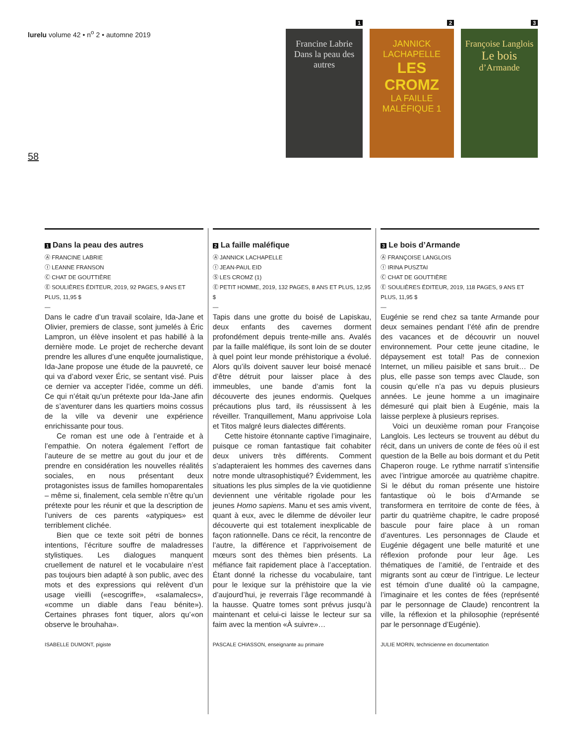lurelu volume 42 • n<sup>o</sup> 2 • automne 2019
58
1
Francine Labrie
Dans la peau des autres
2
JANNICK LACHAPELLE
LES CROMZ
LA FAILLE MALÉFIQUE 1
3
Françoise Langlois
Le bois
d’Armande
1 Dans la peau des autres
Ⓐ FRANCINE LABRIE
Ⓘ LEANNE FRANSON
Ⓒ CHAT DE GOUTTIÈRE
Ⓔ SOULIÈRES ÉDITEUR, 2019, 92 PAGES, 9 ANS ET PLUS, 11,95 $
—
Dans le cadre d’un travail scolaire, Ida-Jane et Olivier, premiers de classe, sont jumelés à Éric Lampron, un élève insolent et pas habillé à la dernière mode. Le projet de recherche devant prendre les allures d’une enquête journalistique, Ida-Jane propose une étude de la pauvreté, ce qui va d’abord vexer Éric, se sentant visé. Puis ce dernier va accepter l’idée, comme un défi. Ce qui n’était qu’un prétexte pour Ida-Jane afin de s’aventurer dans les quartiers moins cossus de la ville va devenir une expérience enrichissante pour tous.
Ce roman est une ode à l’entraide et à l’empathie. On notera également l’effort de l’auteure de se mettre au gout du jour et de prendre en considération les nouvelles réalités sociales, en nous présentant deux protagonistes issus de familles homoparentales – même si, finalement, cela semble n’être qu’un prétexte pour les réunir et que la description de l’univers de ces parents «atypiques» est terriblement clichée.
Bien que ce texte soit pétri de bonnes intentions, l’écriture souffre de maladresses stylistiques. Les dialogues manquent cruellement de naturel et le vocabulaire n’est pas toujours bien adapté à son public, avec des mots et des expressions qui relèvent d’un usage vieilli («escogriffe», «salamalecs», «comme un diable dans l’eau bénite»). Certaines phrases font tiquer, alors qu’«on observe le brouhaha».
ISABELLE DUMONT, pigiste
2 La faille maléfique
Ⓐ JANNICK LACHAPELLE
Ⓘ JEAN-PAUL EID
Ⓢ LES CROMZ (1)
Ⓔ PETIT HOMME, 2019, 132 PAGES, 8 ANS ET PLUS, 12,95 $
—
Tapis dans une grotte du boisé de Lapiskau, deux enfants des cavernes dorment profondément depuis trente-mille ans. Avalés par la faille maléfique, ils sont loin de se douter à quel point leur monde préhistorique a évolué. Alors qu’ils doivent sauver leur boisé menacé d’être détruit pour laisser place à des immeubles, une bande d’amis font la découverte des jeunes endormis. Quelques précautions plus tard, ils réussissent à les réveiller. Tranquillement, Manu apprivoise Lola et Titos malgré leurs dialectes différents.
Cette histoire étonnante captive l’imaginaire, puisque ce roman fantastique fait cohabiter deux univers très différents. Comment s’adapteraient les hommes des cavernes dans notre monde ultrasophistiqué? Évidemment, les situations les plus simples de la vie quotidienne deviennent une véritable rigolade pour les jeunes Homo sapiens. Manu et ses amis vivent, quant à eux, avec le dilemme de dévoiler leur découverte qui est totalement inexplicable de façon rationnelle. Dans ce récit, la rencontre de l’autre, la différence et l’apprivoisement de mœurs sont des thèmes bien présents. La méfiance fait rapidement place à l’acceptation. Étant donné la richesse du vocabulaire, tant pour le lexique sur la préhistoire que la vie d’aujourd’hui, je reverrais l’âge recommandé à la hausse. Quatre tomes sont prévus jusqu’à maintenant et celui-ci laisse le lecteur sur sa faim avec la mention «À suivre»…
PASCALE CHIASSON, enseignante au primaire
3 Le bois d’Armande
Ⓐ FRANÇOISE LANGLOIS
Ⓘ IRINA PUSZTAI
Ⓒ CHAT DE GOUTTIÈRE
Ⓔ SOULIÈRES ÉDITEUR, 2019, 118 PAGES, 9 ANS ET PLUS, 11,95 $
—
Eugénie se rend chez sa tante Armande pour deux semaines pendant l’été afin de prendre des vacances et de découvrir un nouvel environnement. Pour cette jeune citadine, le dépaysement est total! Pas de connexion Internet, un milieu paisible et sans bruit… De plus, elle passe son temps avec Claude, son cousin qu’elle n’a pas vu depuis plusieurs années. Le jeune homme a un imaginaire démesuré qui plait bien à Eugénie, mais la laisse perplexe à plusieurs reprises.
Voici un deuxième roman pour Françoise Langlois. Les lecteurs se trouvent au début du récit, dans un univers de conte de fées où il est question de la Belle au bois dormant et du Petit Chaperon rouge. Le rythme narratif s’intensifie avec l’intrigue amorcée au quatrième chapitre. Si le début du roman présente une histoire fantastique où le bois d’Armande se transformera en territoire de conte de fées, à partir du quatrième chapitre, le cadre proposé bascule pour faire place à un roman d’aventures. Les personnages de Claude et Eugénie dégagent une belle maturité et une réflexion profonde pour leur âge. Les thématiques de l’amitié, de l’entraide et des migrants sont au cœur de l’intrigue. Le lecteur est témoin d’une dualité où la campagne, l’imaginaire et les contes de fées (représenté par le personnage de Claude) rencontrent la ville, la réflexion et la philosophie (représenté par le personnage d’Eugénie).
JULIE MORIN, technicienne en documentation